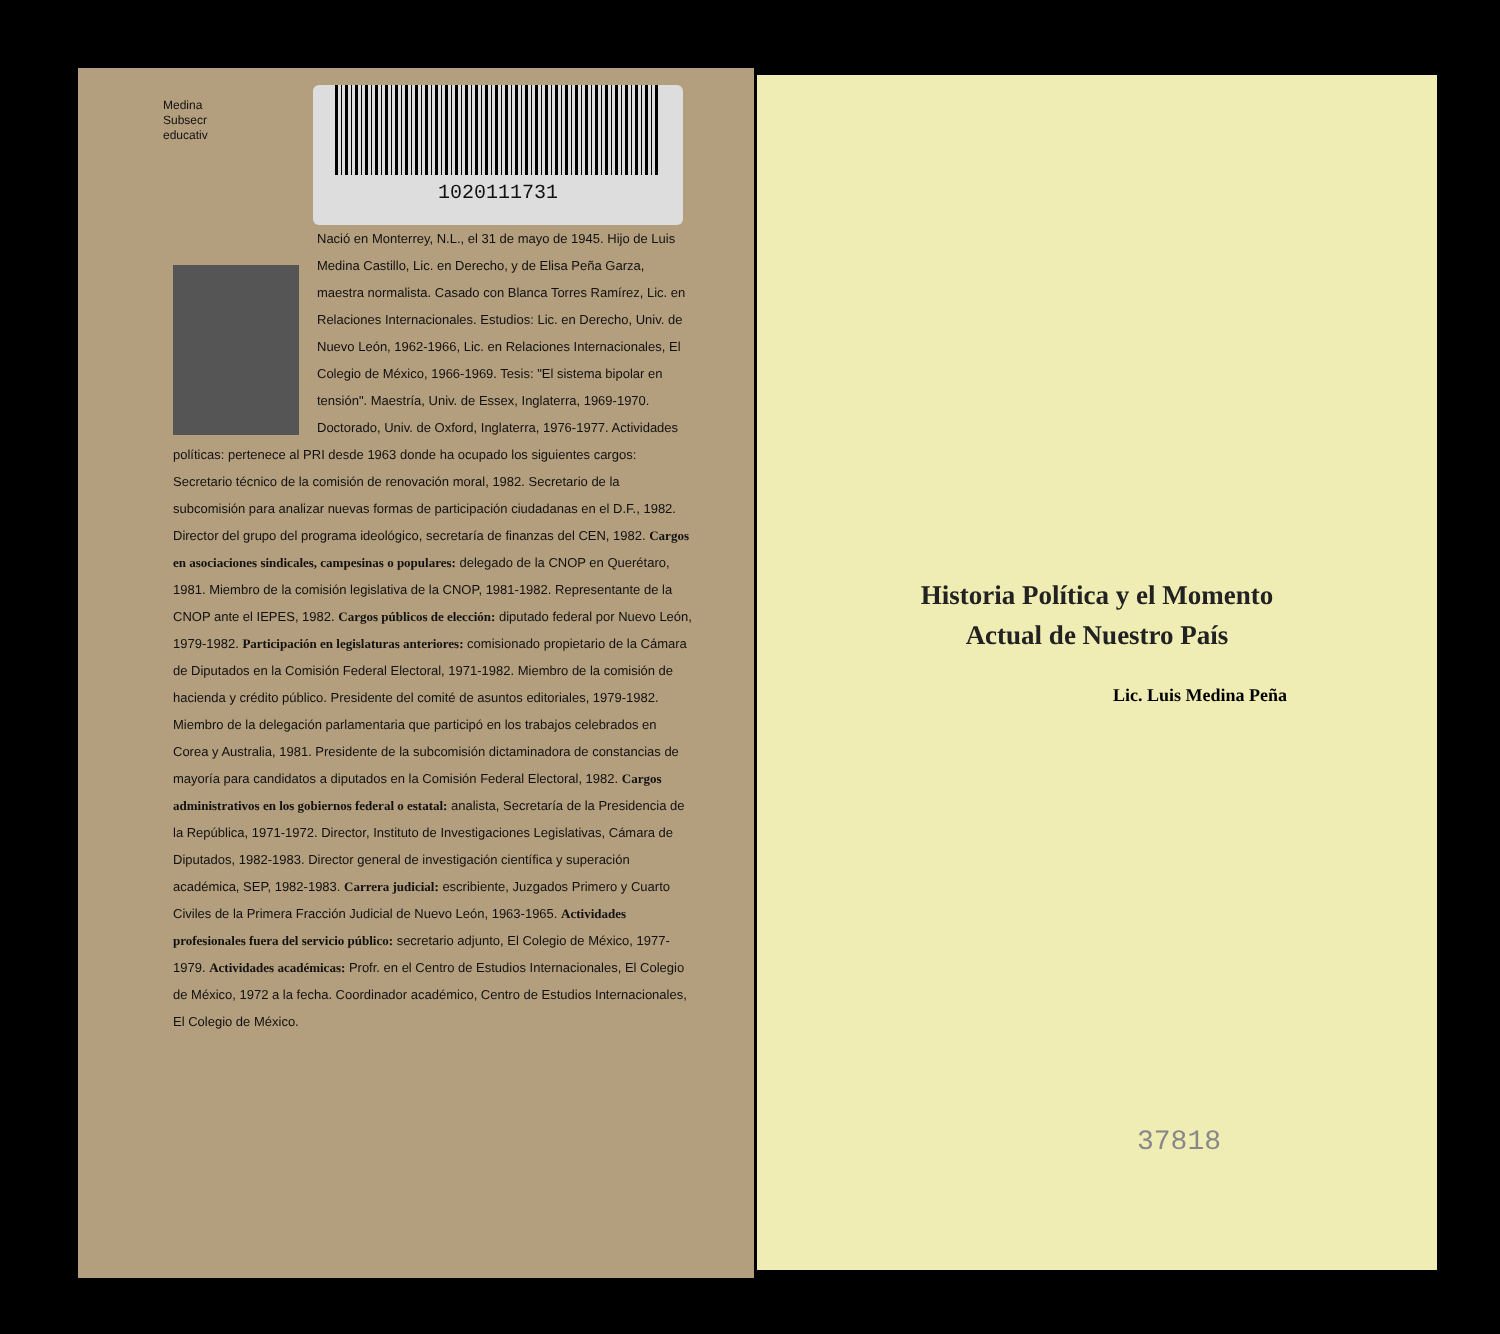Medina
Subsecr
educativ
1020111731
Nació en Monterrey, N.L., el 31 de mayo de 1945. Hijo de Luis Medina Castillo, Lic. en Derecho, y de Elisa Peña Garza, maestra normalista. Casado con Blanca Torres Ramírez, Lic. en Relaciones Internacionales. Estudios: Lic. en Derecho, Univ. de Nuevo León, 1962-1966, Lic. en Relaciones Internacionales, El Colegio de México, 1966-1969. Tesis: "El sistema bipolar en tensión". Maestría, Univ. de Essex, Inglaterra, 1969-1970. Doctorado, Univ. de Oxford, Inglaterra, 1976-1977. Actividades políticas: pertenece al PRI desde 1963 donde ha ocupado los siguientes cargos: Secretario técnico de la comisión de renovación moral, 1982. Secretario de la subcomisión para analizar nuevas formas de participación ciudadanas en el D.F., 1982. Director del grupo del programa ideológico, secretaría de finanzas del CEN, 1982. Cargos en asociaciones sindicales, campesinas o populares: delegado de la CNOP en Querétaro, 1981. Miembro de la comisión legislativa de la CNOP, 1981-1982. Representante de la CNOP ante el IEPES, 1982. Cargos públicos de elección: diputado federal por Nuevo León, 1979-1982. Participación en legislaturas anteriores: comisionado propietario de la Cámara de Diputados en la Comisión Federal Electoral, 1971-1982. Miembro de la comisión de hacienda y crédito público. Presidente del comité de asuntos editoriales, 1979-1982. Miembro de la delegación parlamentaria que participó en los trabajos celebrados en Corea y Australia, 1981. Presidente de la subcomisión dictaminadora de constancias de mayoría para candidatos a diputados en la Comisión Federal Electoral, 1982. Cargos administrativos en los gobiernos federal o estatal: analista, Secretaría de la Presidencia de la República, 1971-1972. Director, Instituto de Investigaciones Legislativas, Cámara de Diputados, 1982-1983. Director general de investigación científica y superación académica, SEP, 1982-1983. Carrera judicial: escribiente, Juzgados Primero y Cuarto Civiles de la Primera Fracción Judicial de Nuevo León, 1963-1965. Actividades profesionales fuera del servicio público: secretario adjunto, El Colegio de México, 1977-1979. Actividades académicas: Profr. en el Centro de Estudios Internacionales, El Colegio de México, 1972 a la fecha. Coordinador académico, Centro de Estudios Internacionales, El Colegio de México.
Historia Política y el Momento
Actual de Nuestro País
Lic. Luis Medina Peña
37818